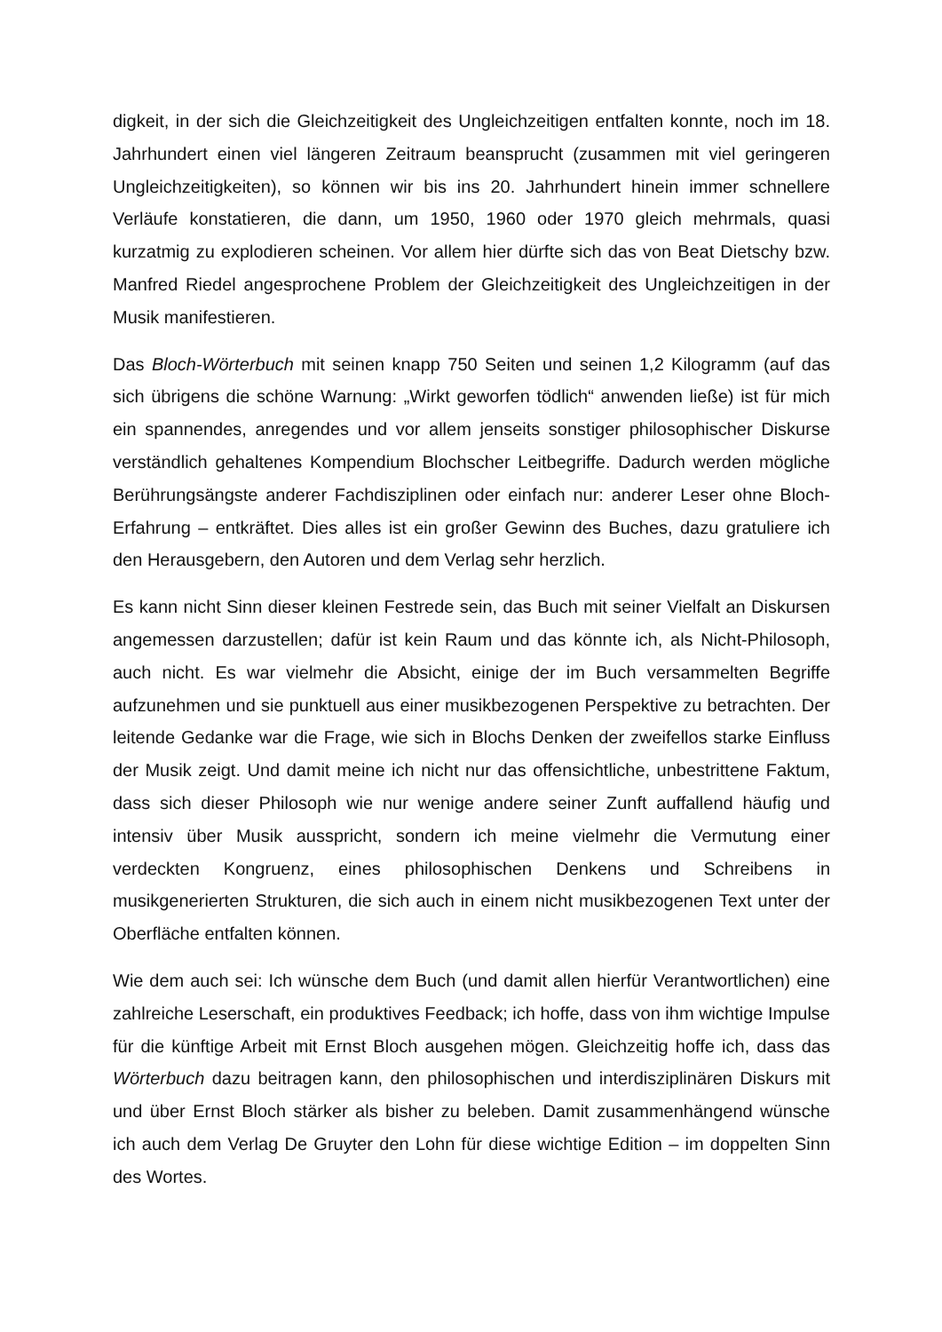digkeit, in der sich die Gleichzeitigkeit des Ungleichzeitigen entfalten konnte, noch im 18. Jahrhundert einen viel längeren Zeitraum beansprucht (zusammen mit viel geringeren Ungleichzeitigkeiten), so können wir bis ins 20. Jahrhundert hinein immer schnellere Verläufe konstatieren, die dann, um 1950, 1960 oder 1970 gleich mehrmals, quasi kurzatmig zu explodieren scheinen. Vor allem hier dürfte sich das von Beat Dietschy bzw. Manfred Riedel angesprochene Problem der Gleichzeitigkeit des Ungleichzeitigen in der Musik manifestieren.
Das Bloch-Wörterbuch mit seinen knapp 750 Seiten und seinen 1,2 Kilogramm (auf das sich übrigens die schöne Warnung: „Wirkt geworfen tödlich“ anwenden ließe) ist für mich ein spannendes, anregendes und vor allem jenseits sonstiger philosophischer Diskurse verständlich gehaltenes Kompendium Blochscher Leitbegriffe. Dadurch werden mögliche Berührungsängste anderer Fachdisziplinen oder einfach nur: anderer Leser ohne Bloch-Erfahrung – entkräftet. Dies alles ist ein großer Gewinn des Buches, dazu gratuliere ich den Herausgebern, den Autoren und dem Verlag sehr herzlich.
Es kann nicht Sinn dieser kleinen Festrede sein, das Buch mit seiner Vielfalt an Diskursen angemessen darzustellen; dafür ist kein Raum und das könnte ich, als Nicht-Philosoph, auch nicht. Es war vielmehr die Absicht, einige der im Buch versammelten Begriffe aufzunehmen und sie punktuell aus einer musikbezogenen Perspektive zu betrachten. Der leitende Gedanke war die Frage, wie sich in Blochs Denken der zweifellos starke Einfluss der Musik zeigt. Und damit meine ich nicht nur das offensichtliche, unbestrittene Faktum, dass sich dieser Philosoph wie nur wenige andere seiner Zunft auffallend häufig und intensiv über Musik ausspricht, sondern ich meine vielmehr die Vermutung einer verdeckten Kongruenz, eines philosophischen Denkens und Schreibens in musikgenerierten Strukturen, die sich auch in einem nicht musikbezogenen Text unter der Oberfläche entfalten können.
Wie dem auch sei: Ich wünsche dem Buch (und damit allen hierfür Verantwortlichen) eine zahlreiche Leserschaft, ein produktives Feedback; ich hoffe, dass von ihm wichtige Impulse für die künftige Arbeit mit Ernst Bloch ausgehen mögen. Gleichzeitig hoffe ich, dass das Wörterbuch dazu beitragen kann, den philosophischen und interdisziplinären Diskurs mit und über Ernst Bloch stärker als bisher zu beleben. Damit zusammenhängend wünsche ich auch dem Verlag De Gruyter den Lohn für diese wichtige Edition – im doppelten Sinn des Wortes.